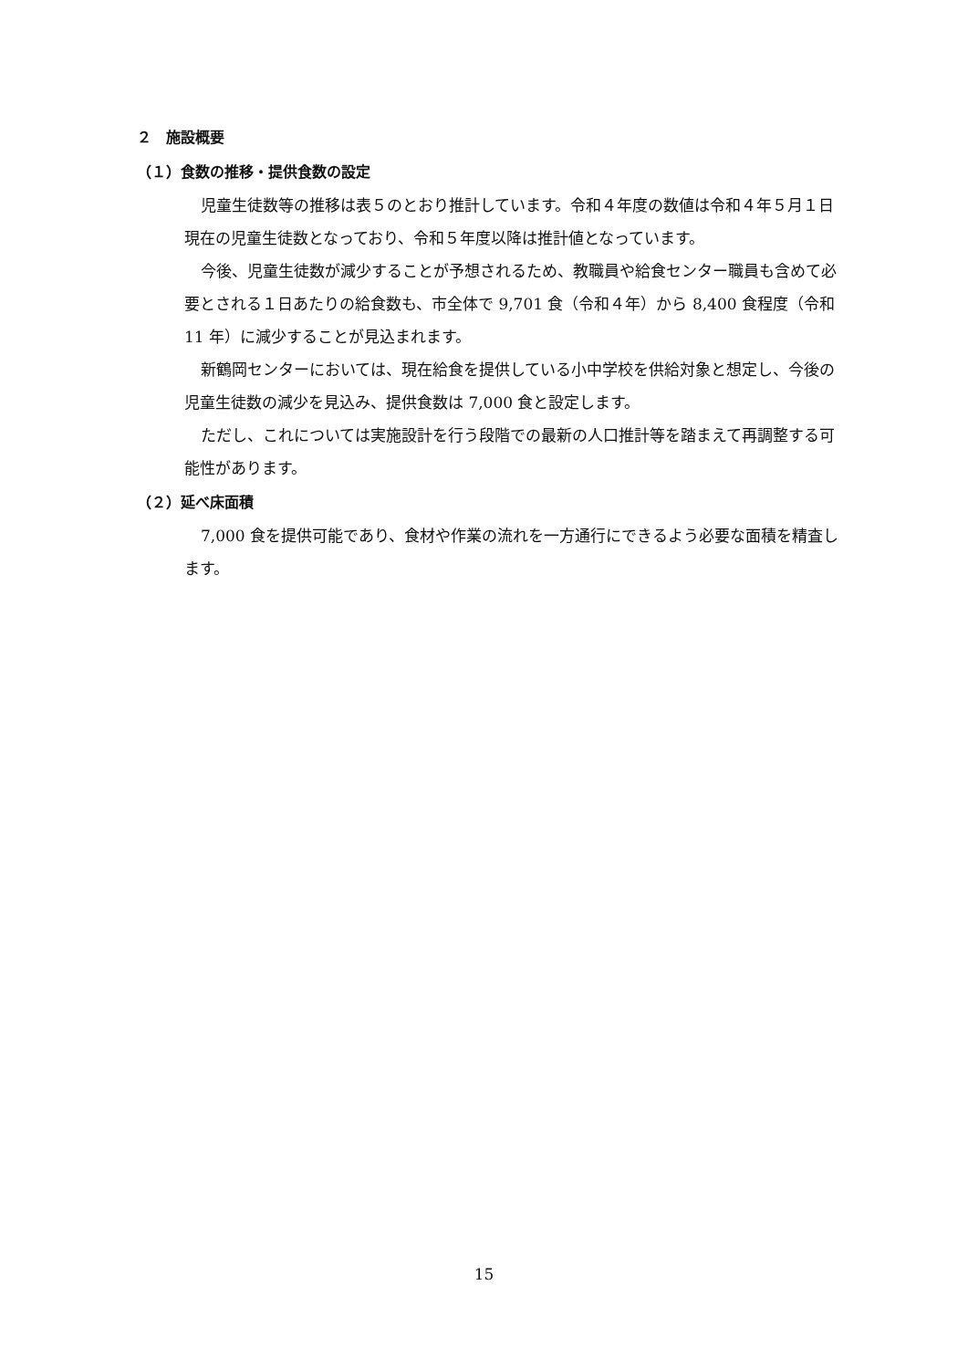２　施設概要
（１）食数の推移・提供食数の設定
児童生徒数等の推移は表５のとおり推計しています。令和４年度の数値は令和４年５月１日現在の児童生徒数となっており、令和５年度以降は推計値となっています。
今後、児童生徒数が減少することが予想されるため、教職員や給食センター職員も含めて必要とされる１日あたりの給食数も、市全体で 9,701 食（令和４年）から 8,400 食程度（令和 11 年）に減少することが見込まれます。
新鶴岡センターにおいては、現在給食を提供している小中学校を供給対象と想定し、今後の児童生徒数の減少を見込み、提供食数は 7,000 食と設定します。
ただし、これについては実施設計を行う段階での最新の人口推計等を踏まえて再調整する可能性があります。
（２）延べ床面積
7,000 食を提供可能であり、食材や作業の流れを一方通行にできるよう必要な面積を精査します。
15